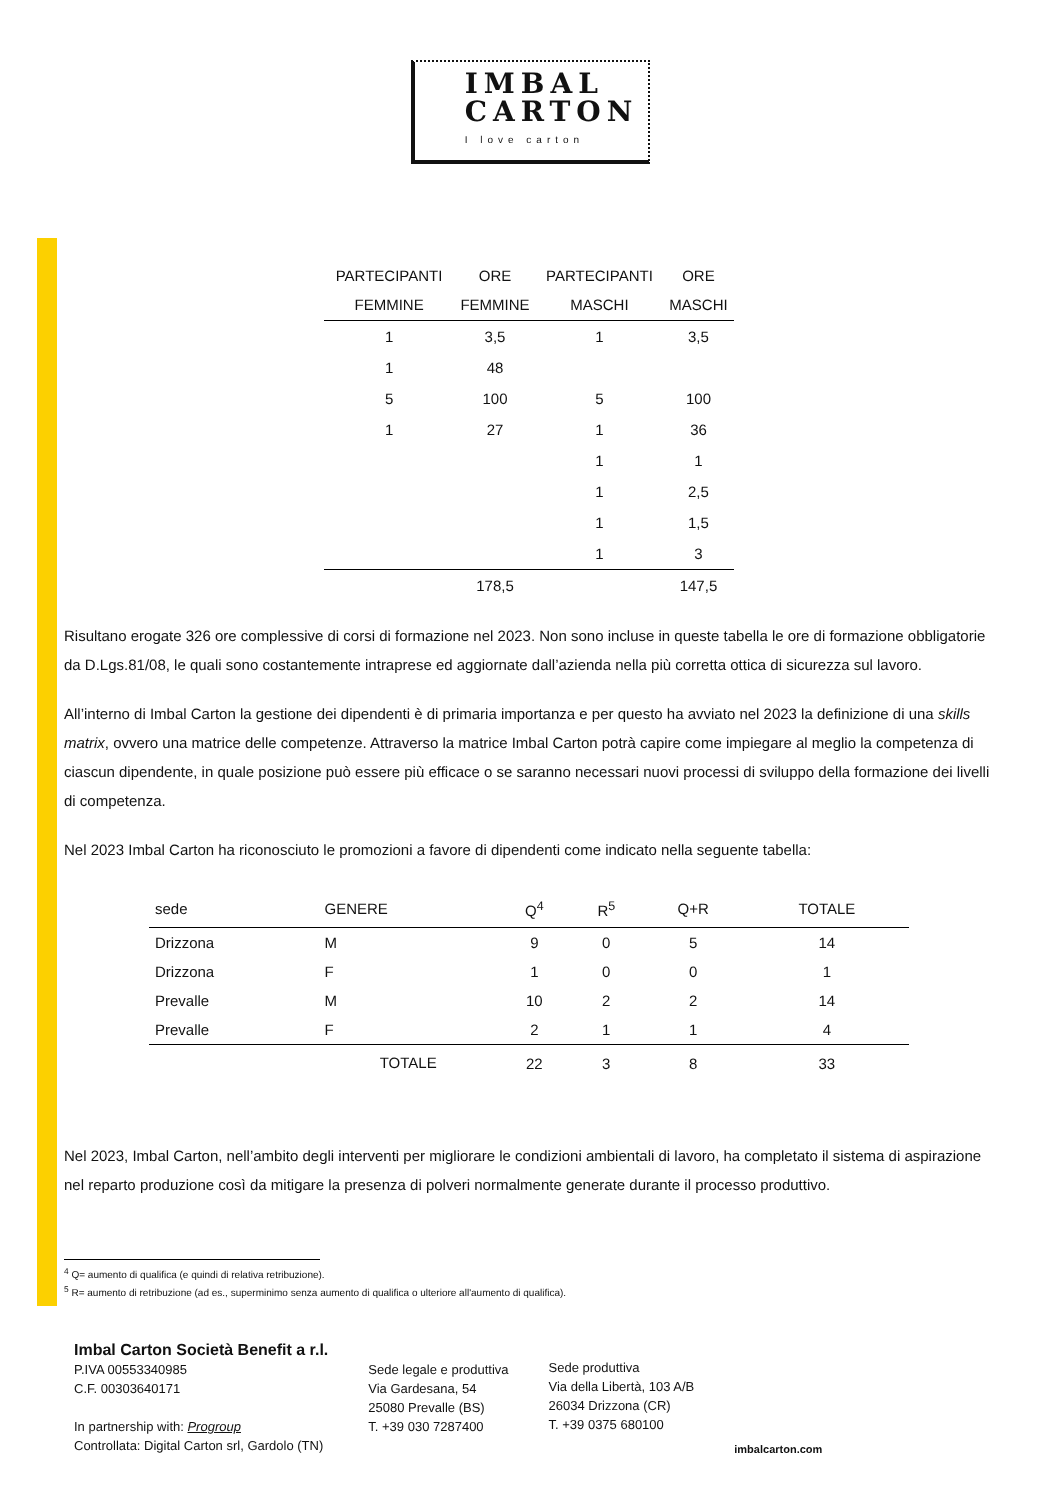IMBAL
CARTON I love carton
| PARTECIPANTI FEMMINE | ORE FEMMINE | PARTECIPANTI MASCHI | ORE MASCHI |
| --- | --- | --- | --- |
| 1 | 3,5 | 1 | 3,5 |
| 1 | 48 | | |
| 5 | 100 | 5 | 100 |
| 1 | 27 | 1 | 36 |
| | | 1 | 1 |
| | | 1 | 2,5 |
| | | 1 | 1,5 |
| | | 1 | 3 |
| | 178,5 | | 147,5 |
Risultano erogate 326 ore complessive di corsi di formazione nel 2023. Non sono incluse in queste tabella le ore di formazione obbligatorie da D.Lgs.81/08, le quali sono costantemente intraprese ed aggiornate dall’azienda nella più corretta ottica di sicurezza sul lavoro.
All’interno di Imbal Carton la gestione dei dipendenti è di primaria importanza e per questo ha avviato nel 2023 la definizione di una skills matrix, ovvero una matrice delle competenze. Attraverso la matrice Imbal Carton potrà capire come impiegare al meglio la competenza di ciascun dipendente, in quale posizione può essere più efficace o se saranno necessari nuovi processi di sviluppo della formazione dei livelli di competenza.
Nel 2023 Imbal Carton ha riconosciuto le promozioni a favore di dipendenti come indicato nella seguente tabella:
| sede | GENERE | Q<sup>4</sup> | R<sup>5</sup> | Q+R | TOTALE |
| --- | --- | --- | --- | --- | --- |
| Drizzona | M | 9 | 0 | 5 | 14 |
| Drizzona | F | 1 | 0 | 0 | 1 |
| Prevalle | M | 10 | 2 | 2 | 14 |
| Prevalle | F | 2 | 1 | 1 | 4 |
| | TOTALE | 22 | 3 | 8 | 33 |
Nel 2023, Imbal Carton, nell’ambito degli interventi per migliorare le condizioni ambientali di lavoro, ha completato il sistema di aspirazione nel reparto produzione così da mitigare la presenza di polveri normalmente generate durante il processo produttivo.
<sup>4</sup> Q= aumento di qualifica (e quindi di relativa retribuzione).
<sup>5</sup> R= aumento di retribuzione (ad es., superminimo senza aumento di qualifica o ulteriore all'aumento di qualifica).
Imbal Carton Società Benefit a r.l.
P.IVA 00553340985
C.F. 00303640171
In partnership with: Progroup
Controllata: Digital Carton srl, Gardolo (TN)
Sede legale e produttiva
Via Gardesana, 54
25080 Prevalle (BS)
T. +39 030 7287400
Sede produttiva
Via della Libertà, 103 A/B
26034 Drizzona (CR)
T. +39 0375 680100
imbalcarton.com